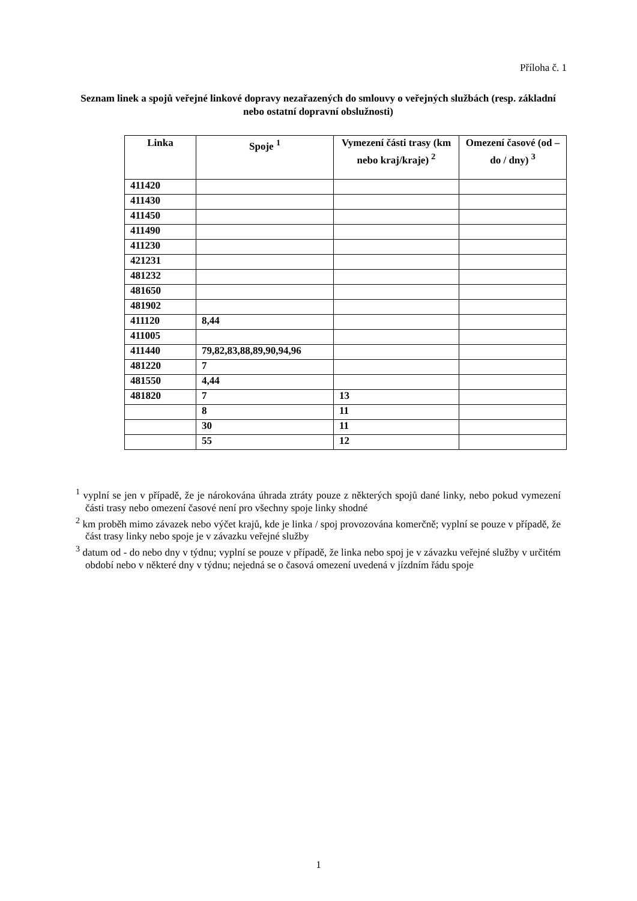Příloha č. 1
Seznam linek a spojů veřejné linkové dopravy nezařazených do smlouvy o veřejných službách (resp. základní nebo ostatní dopravní obslužnosti)
| Linka | Spoje <sup>1</sup> | Vymezení části trasy (km nebo kraj/kraje) <sup>2</sup> | Omezení časové (od – do / dny) <sup>3</sup> |
| --- | --- | --- | --- |
| 411420 | | | |
| 411430 | | | |
| 411450 | | | |
| 411490 | | | |
| 411230 | | | |
| 421231 | | | |
| 481232 | | | |
| 481650 | | | |
| 481902 | | | |
| 411120 | 8,44 | | |
| 411005 | | | |
| 411440 | 79,82,83,88,89,90,94,96 | | |
| 481220 | 7 | | |
| 481550 | 4,44 | | |
| 481820 | 7 | 13 | |
| | 8 | 11 | |
| | 30 | 11 | |
| | 55 | 12 | |
<sup>1</sup> vyplní se jen v případě, že je nárokována úhrada ztráty pouze z některých spojů dané linky, nebo pokud vymezení části trasy nebo omezení časové není pro všechny spoje linky shodné
<sup>2</sup> km proběh mimo závazek nebo výčet krajů, kde je linka / spoj provozována komerčně; vyplní se pouze v případě, že část trasy linky nebo spoje je v závazku veřejné služby
<sup>3</sup> datum od - do nebo dny v týdnu; vyplní se pouze v případě, že linka nebo spoj je v závazku veřejné služby v určitém období nebo v některé dny v týdnu; nejedná se o časová omezení uvedená v jízdním řádu spoje
1